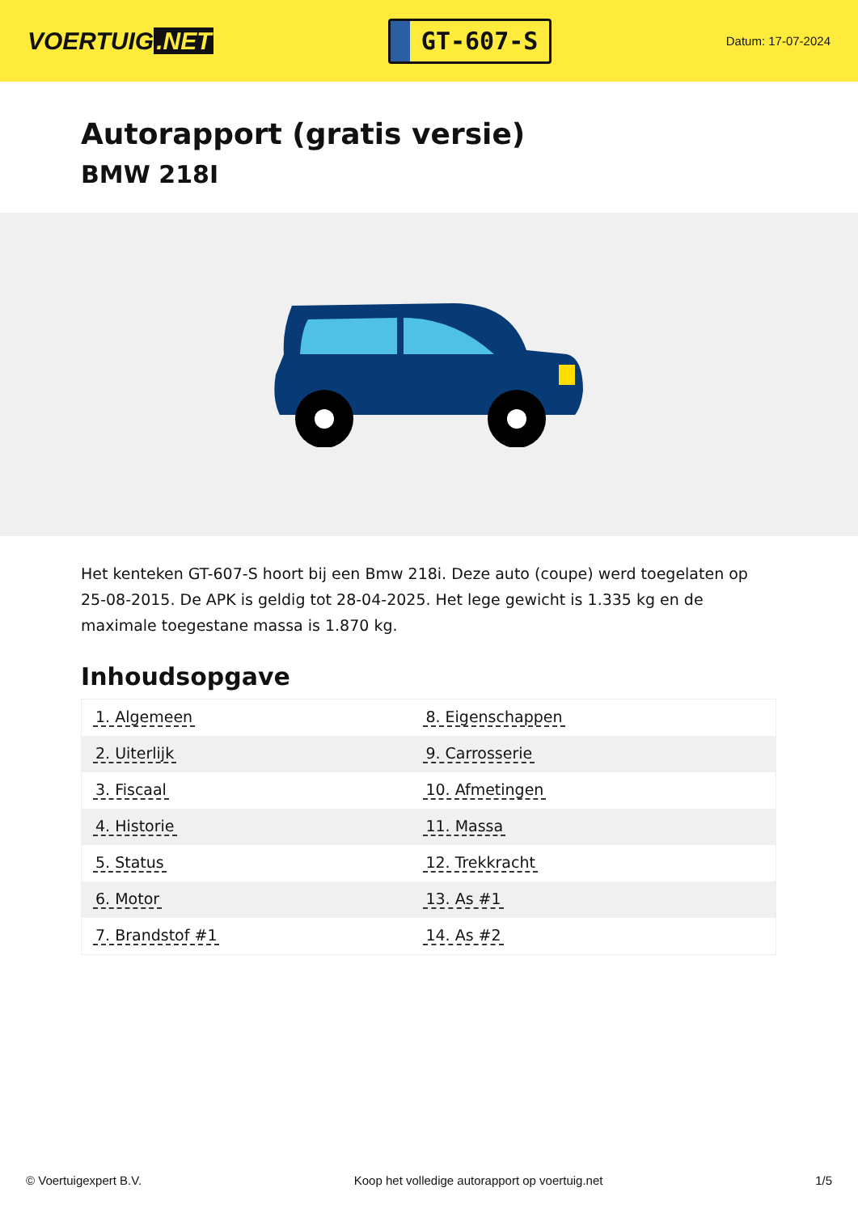VOERTUIG.NET
GT-607-S
Datum: 17-07-2024
Autorapport (gratis versie)
BMW 218I
Het kenteken GT-607-S hoort bij een Bmw 218i. Deze auto (coupe) werd toegelaten op 25-08-2015. De APK is geldig tot 28-04-2025. Het lege gewicht is 1.335 kg en de maximale toegestane massa is 1.870 kg.
Inhoudsopgave
| 1. Algemeen | 8. Eigenschappen |
| 2. Uiterlijk | 9. Carrosserie |
| 3. Fiscaal | 10. Afmetingen |
| 4. Historie | 11. Massa |
| 5. Status | 12. Trekkracht |
| 6. Motor | 13. As #1 |
| 7. Brandstof #1 | 14. As #2 |
© Voertuigexpert B.V. Koop het volledige autorapport op voertuig.net
1/5